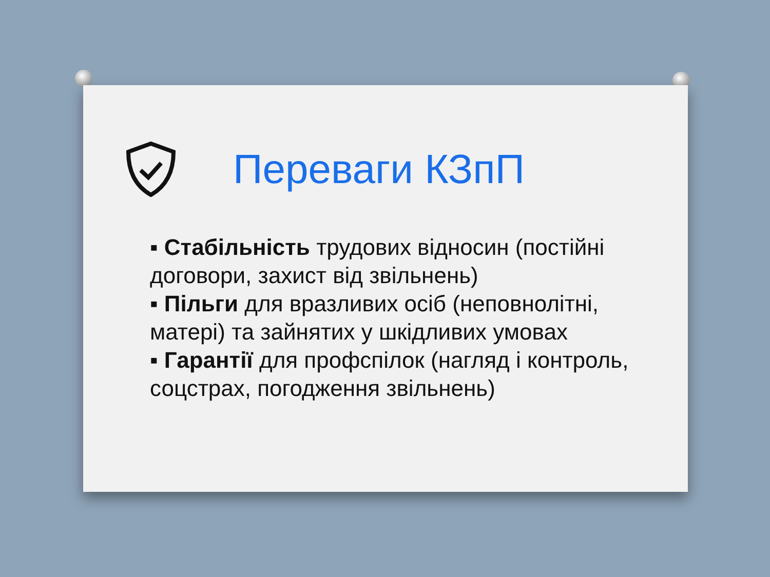Переваги КЗпП
▪ Стабільність трудових відносин (постійні договори, захист від звільнень)
▪ Пільги для вразливих осіб (неповнолітні, матері) та зайнятих у шкідливих умовах
▪ Гарантії для профспілок (нагляд і контроль, соцстрах, погодження звільнень)